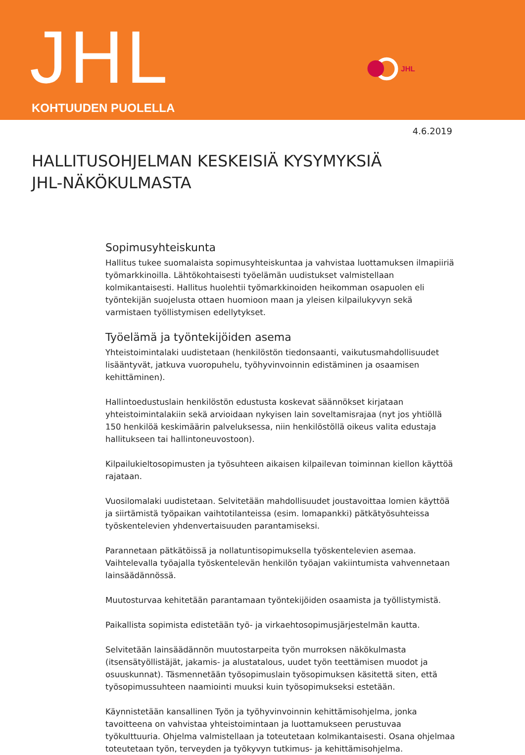JHL KOHTUUDEN PUOLELLA
JHL
4.6.2019
HALLITUSOHJELMAN KESKEISIÄ KYSYMYKSIÄ
JHL-NÄKÖKULMASTA
Sopimusyhteiskunta
Hallitus tukee suomalaista sopimusyhteiskuntaa ja vahvistaa luottamuksen ilmapiiriä työmarkkinoilla. Lähtökohtaisesti työelämän uudistukset valmistellaan kolmikantaisesti. Hallitus huolehtii työmarkkinoiden heikomman osapuolen eli työntekijän suojelusta ottaen huomioon maan ja yleisen kilpailukyvyn sekä varmistaen työllistymisen edellytykset.
Työelämä ja työntekijöiden asema
Yhteistoimintalaki uudistetaan (henkilöstön tiedonsaanti, vaikutusmahdollisuudet lisääntyvät, jatkuva vuoropuhelu, työhyvinvoinnin edistäminen ja osaamisen kehittäminen).
Hallintoedustuslain henkilöstön edustusta koskevat säännökset kirjataan yhteistoimintalakiin sekä arvioidaan nykyisen lain soveltamisrajaa (nyt jos yhtiöllä 150 henkilöä keskimäärin palveluksessa, niin henkilöstöllä oikeus valita edustaja hallitukseen tai hallintoneuvostoon).
Kilpailukieltosopimusten ja työsuhteen aikaisen kilpailevan toiminnan kiellon käyttöä rajataan.
Vuosilomalaki uudistetaan. Selvitetään mahdollisuudet joustavoittaa lomien käyttöä ja siirtämistä työpaikan vaihtotilanteissa (esim. lomapankki) pätkätyösuhteissa työskentelevien yhdenvertaisuuden parantamiseksi.
Parannetaan pätkätöissä ja nollatuntisopimuksella työskentelevien asemaa. Vaihtelevalla työajalla työskentelevän henkilön työajan vakiintumista vahvennetaan lainsäädännössä.
Muutosturvaa kehitetään parantamaan työntekijöiden osaamista ja työllistymistä.
Paikallista sopimista edistetään työ- ja virkaehtosopimusjärjestelmän kautta.
Selvitetään lainsäädännön muutostarpeita työn murroksen näkökulmasta (itsensätyöllistäjät, jakamis- ja alustatalous, uudet työn teettämisen muodot ja osuuskunnat). Täsmennetään työsopimuslain työsopimuksen käsitettä siten, että työsopimussuhteen naamiointi muuksi kuin työsopimukseksi estetään.
Käynnistetään kansallinen Työn ja työhyvinvoinnin kehittämisohjelma, jonka tavoitteena on vahvistaa yhteistoimintaan ja luottamukseen perustuvaa työkulttuuria. Ohjelma valmistellaan ja toteutetaan kolmikantaisesti. Osana ohjelmaa toteutetaan työn, terveyden ja työkyvyn tutkimus- ja kehittämisohjelma.